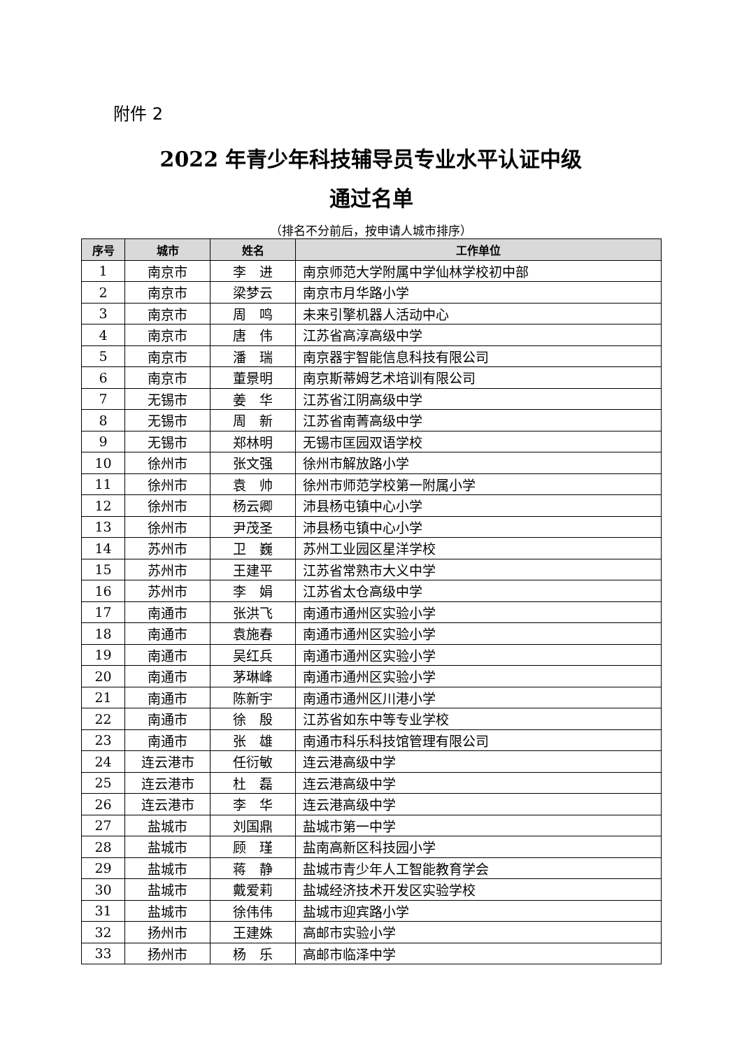附件 2
2022 年青少年科技辅导员专业水平认证中级
通过名单
（排名不分前后，按申请人城市排序）
| 序号 | 城市 | 姓名 | 工作单位 |
| --- | --- | --- | --- |
| 1 | 南京市 | 李 进 | 南京师范大学附属中学仙林学校初中部 |
| 2 | 南京市 | 梁梦云 | 南京市月华路小学 |
| 3 | 南京市 | 周 鸣 | 未来引擎机器人活动中心 |
| 4 | 南京市 | 唐 伟 | 江苏省高淳高级中学 |
| 5 | 南京市 | 潘 瑞 | 南京器宇智能信息科技有限公司 |
| 6 | 南京市 | 董景明 | 南京斯蒂姆艺术培训有限公司 |
| 7 | 无锡市 | 姜 华 | 江苏省江阴高级中学 |
| 8 | 无锡市 | 周 新 | 江苏省南菁高级中学 |
| 9 | 无锡市 | 郑林明 | 无锡市匡园双语学校 |
| 10 | 徐州市 | 张文强 | 徐州市解放路小学 |
| 11 | 徐州市 | 袁 帅 | 徐州市师范学校第一附属小学 |
| 12 | 徐州市 | 杨云卿 | 沛县杨屯镇中心小学 |
| 13 | 徐州市 | 尹茂圣 | 沛县杨屯镇中心小学 |
| 14 | 苏州市 | 卫 巍 | 苏州工业园区星洋学校 |
| 15 | 苏州市 | 王建平 | 江苏省常熟市大义中学 |
| 16 | 苏州市 | 李 娟 | 江苏省太仓高级中学 |
| 17 | 南通市 | 张洪飞 | 南通市通州区实验小学 |
| 18 | 南通市 | 袁施春 | 南通市通州区实验小学 |
| 19 | 南通市 | 吴红兵 | 南通市通州区实验小学 |
| 20 | 南通市 | 茅琳峰 | 南通市通州区实验小学 |
| 21 | 南通市 | 陈新宇 | 南通市通州区川港小学 |
| 22 | 南通市 | 徐 殷 | 江苏省如东中等专业学校 |
| 23 | 南通市 | 张 雄 | 南通市科乐科技馆管理有限公司 |
| 24 | 连云港市 | 任衍敏 | 连云港高级中学 |
| 25 | 连云港市 | 杜 磊 | 连云港高级中学 |
| 26 | 连云港市 | 李 华 | 连云港高级中学 |
| 27 | 盐城市 | 刘国鼎 | 盐城市第一中学 |
| 28 | 盐城市 | 顾 瑾 | 盐南高新区科技园小学 |
| 29 | 盐城市 | 蒋 静 | 盐城市青少年人工智能教育学会 |
| 30 | 盐城市 | 戴爱莉 | 盐城经济技术开发区实验学校 |
| 31 | 盐城市 | 徐伟伟 | 盐城市迎宾路小学 |
| 32 | 扬州市 | 王建姝 | 高邮市实验小学 |
| 33 | 扬州市 | 杨 乐 | 高邮市临泽中学 |